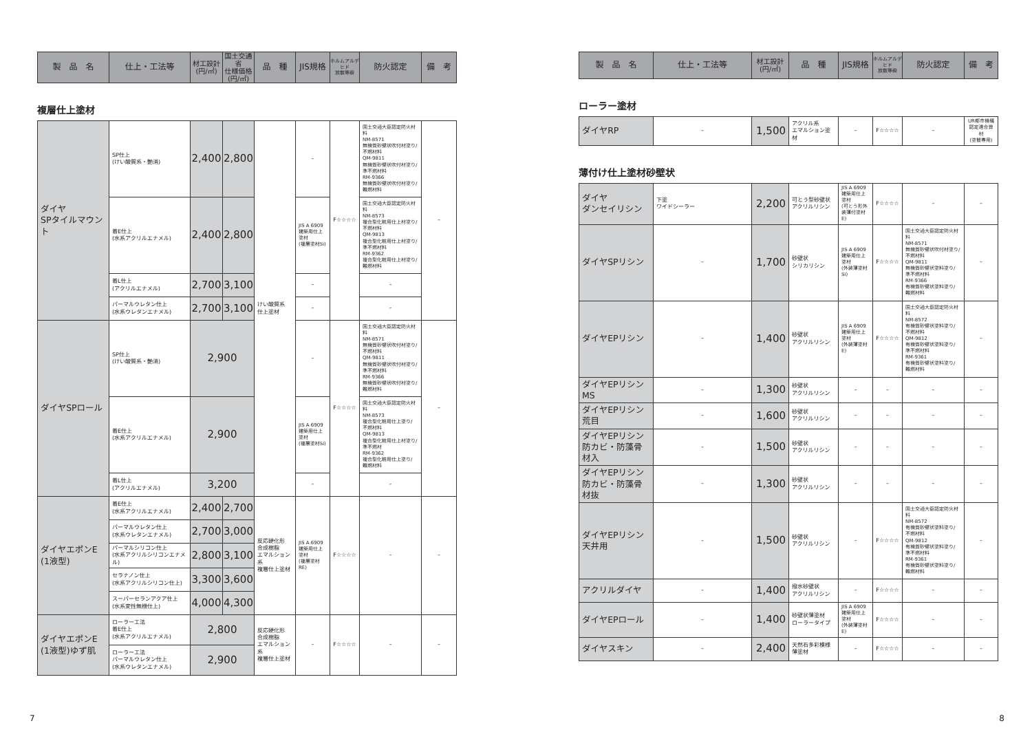| 製 品 名 | 仕上・工法等 | 材工設計 (円/㎡) | 国土交通省 仕様価格 (円/㎡) | 品 種 | JIS規格 | ホルムアルデヒド 放散等級 | 防火認定 | 備 考 |
| --- | --- | --- | --- | --- | --- | --- | --- | --- |
複層仕上塗材
| ダイヤ SPタイルマウント | SP仕上 (けい酸質系・艶消) | 2,400 | 2,800 | けい酸質系 仕上塗材 | – | F☆☆☆☆ | 国土交通大臣認定防火材料 NM-8571 無機質砂壁状吹付材塗り/ 不燃材料 QM-9811 無機質砂壁状吹付材塗り/ 準不燃材料 RM-9366 無機質砂壁状吹付材塗り/ 難燃材料 | – |
| | 着E仕上 (水系アクリルエナメル) | 2,400 | 2,800 | | JIS A 6909 建築用仕上塗材 (複層塗材Si) | | 国土交通大臣認定防火材料 NM-8573 複合型化粧用仕上材塗り/ 不燃材料 QM-9813 複合型化粧用仕上材塗り/ 準不燃材料 RM-9362 複合型化粧用仕上材塗り/ 難燃材料 | |
| | 着L仕上 (アクリルエナメル) | 2,700 | 3,100 | | – | | – | |
| | パーマルウレタン仕上 (水系ウレタンエナメル) | 2,700 | 3,100 | | – | | – | |
| ダイヤSPロール | SP仕上 (けい酸質系・艶消) | 2,900 | | | – | F☆☆☆☆ | 国土交通大臣認定防火材料 NM-8571 無機質砂壁状吹付材塗り/ 不燃材料 QM-9811 無機質砂壁状吹付材塗り/ 準不燃材料 RM-9366 無機質砂壁状吹付材塗り/ 難燃材料 | – |
| | 着E仕上 (水系アクリルエナメル) | 2,900 | | | JIS A 6909 建築用仕上塗材 (複層塗材Si) | | 国土交通大臣認定防火材料 NM-8573 複合型化粧用仕上塗り/ 不燃材料 QM-9813 複合型化粧用仕上材塗り/ 準不燃材 RM-9362 複合型化粧用仕上塗り/ 難燃材料 | |
| | 着L仕上 (アクリルエナメル) | 3,200 | | | – | | – | |
| ダイヤエポンE (1液型) | 着E仕上 (水系アクリルエナメル) | 2,400 | 2,700 | 反応硬化形 合成樹脂 エマルション系 複層仕上塗材 | JIS A 6909 建築用仕上塗材 (複層塗材RE) | F☆☆☆☆ | – | – |
| | パーマルウレタン仕上 (水系ウレタンエナメル) | 2,700 | 3,000 | | | | | |
| | パーマルシリコン仕上 (水系アクリルシリコンエナメル) | 2,800 | 3,100 | | | | | |
| | セラナノン仕上 (水系アクリルシリコン仕上) | 3,300 | 3,600 | | | | | |
| | スーパーセランアクア仕上 (水系変性無機仕上) | 4,000 | 4,300 | | | | | |
| ダイヤエポンE (1液型)ゆず肌 | ローラー工法 着E仕上 (水系アクリルエナメル) | 2,800 | | 反応硬化形 合成樹脂 エマルション系 複層仕上塗材 | – | F☆☆☆☆ | – | – |
| | ローラー工法 パーマルウレタン仕上 (水系ウレタンエナメル) | 2,900 | | | | | | |
| 製 品 名 | 仕上・工法等 | 材工設計 (円/㎡) | 品 種 | JIS規格 | ホルムアルデヒド 放散等級 | 防火認定 | 備 考 |
| --- | --- | --- | --- | --- | --- | --- | --- |
ローラー塗材
| ダイヤRP | – | 1,500 | アクリル系 エマルション塗材 | – | F☆☆☆☆ | – | UR都市機構 認定適合資材 (塗替専用) |
薄付け仕上塗材砂壁状
| ダイヤ ダンセイリシン | 下塗 ワイドシーラー | 2,200 | 可とう型砂壁状 アクリルリシン | JIS A 6909 建築用仕上塗材 (可とう形外装薄付塗材E) | F☆☆☆☆ | – | – |
| ダイヤSPリシン | – | 1,700 | 砂壁状 シリカリシン | JIS A 6909 建築用仕上塗材 (外装薄塗材Si) | F☆☆☆☆ | 国土交通大臣認定防火材料 NM-8571 無機質砂壁状吹付材塗り/ 不燃材料 QM-9811 無機質砂壁状塗料塗り/ 準不燃材料 RM-9366 有機質砂壁状塗料塗り/ 難燃材料 | – |
| ダイヤEPリシン | – | 1,400 | 砂壁状 アクリルリシン | JIS A 6909 建築用仕上塗材 (外装薄塗材E) | F☆☆☆☆ | 国土交通大臣認定防火材料 NM-8572 有機質砂壁状塗料塗り/ 不燃材料 QM-9812 有機質砂壁状塗料塗り/ 準不燃材料 RM-9361 有機質砂壁状塗料塗り/ 難燃材料 | – |
| ダイヤEPリシンMS | – | 1,300 | 砂壁状 アクリルリシン | – | – | – | – |
| ダイヤEPリシン荒目 | – | 1,600 | 砂壁状 アクリルリシン | – | – | – | – |
| ダイヤEPリシン 防カビ・防藻骨材入 | – | 1,500 | 砂壁状 アクリルリシン | – | – | – | – |
| ダイヤEPリシン 防カビ・防藻骨材抜 | – | 1,300 | 砂壁状 アクリルリシン | – | – | – | – |
| ダイヤEPリシン 天井用 | – | 1,500 | 砂壁状 アクリルリシン | – | F☆☆☆☆ | 国土交通大臣認定防火材料 NM-8572 有機質砂壁状塗料塗り/ 不燃材料 QM-9812 有機質砂壁状塗料塗り/ 準不燃材料 RM-9361 有機質砂壁状塗料塗り/ 難燃材料 | – |
| アクリルダイヤ | – | 1,400 | 撥水砂壁状 アクリルリシン | – | F☆☆☆☆ | – | – |
| ダイヤEPロール | – | 1,400 | 砂壁状薄塗材 ローラータイプ | JIS A 6909 建築用仕上塗材 (外装薄塗材E) | F☆☆☆☆ | – | – |
| ダイヤスキン | – | 2,400 | 天然石多彩模様 薄塗材 | – | F☆☆☆☆ | – | – |
7 8